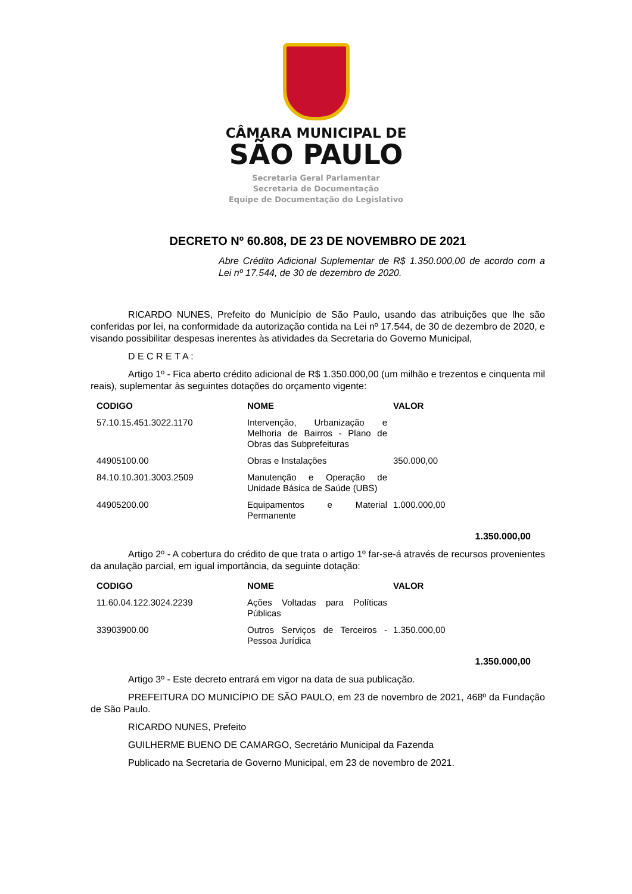CÂMARA MUNICIPAL DE
SÃO PAULO
Secretaria Geral Parlamentar
Secretaria de Documentação
Equipe de Documentação do Legislativo
DECRETO Nº 60.808, DE 23 DE NOVEMBRO DE 2021
Abre Crédito Adicional Suplementar de R$ 1.350.000,00 de acordo com a Lei nº 17.544, de 30 de dezembro de 2020.
RICARDO NUNES, Prefeito do Município de São Paulo, usando das atribuições que lhe são conferidas por lei, na conformidade da autorização contida na Lei nº 17.544, de 30 de dezembro de 2020, e visando possibilitar despesas inerentes às atividades da Secretaria do Governo Municipal,
D E C R E T A :
Artigo 1º - Fica aberto crédito adicional de R$ 1.350.000,00 (um milhão e trezentos e cinquenta mil reais), suplementar às seguintes dotações do orçamento vigente:
| CODIGO | NOME | VALOR |
| --- | --- | --- |
| 57.10.15.451.3022.1170 | Intervenção, Urbanização e Melhoria de Bairros - Plano de Obras das Subprefeituras | |
| 44905100.00 | Obras e Instalações | 350.000,00 |
| 84.10.10.301.3003.2509 | Manutenção e Operação de Unidade Básica de Saúde (UBS) | |
| 44905200.00 | Equipamentos e Material Permanente | 1.000.000,00 |
1.350.000,00
Artigo 2º - A cobertura do crédito de que trata o artigo 1º far-se-á através de recursos provenientes da anulação parcial, em igual importância, da seguinte dotação:
| CODIGO | NOME | VALOR |
| --- | --- | --- |
| 11.60.04.122.3024.2239 | Ações Voltadas para Políticas Públicas | |
| 33903900.00 | Outros Serviços de Terceiros - Pessoa Jurídica | 1.350.000,00 |
1.350.000,00
Artigo 3º - Este decreto entrará em vigor na data de sua publicação.
PREFEITURA DO MUNICÍPIO DE SÃO PAULO, em 23 de novembro de 2021, 468º da Fundação de São Paulo.
RICARDO NUNES, Prefeito
GUILHERME BUENO DE CAMARGO, Secretário Municipal da Fazenda
Publicado na Secretaria de Governo Municipal, em 23 de novembro de 2021.